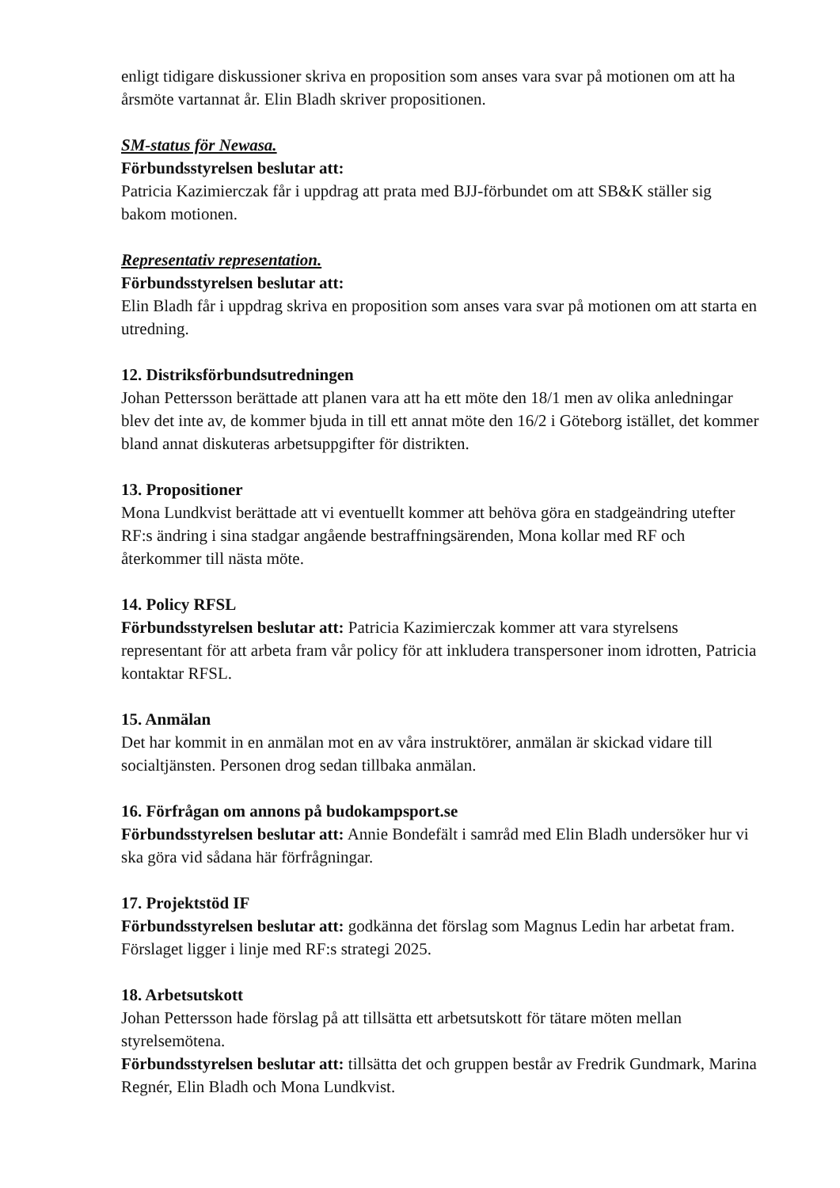enligt tidigare diskussioner skriva en proposition som anses vara svar på motionen om att ha årsmöte vartannat år. Elin Bladh skriver propositionen.
SM-status för Newasa.
Förbundsstyrelsen beslutar att:
Patricia Kazimierczak får i uppdrag att prata med BJJ-förbundet om att SB&K ställer sig bakom motionen.
Representativ representation.
Förbundsstyrelsen beslutar att:
Elin Bladh får i uppdrag skriva en proposition som anses vara svar på motionen om att starta en utredning.
12. Distriksförbundsutredningen
Johan Pettersson berättade att planen vara att ha ett möte den 18/1 men av olika anledningar blev det inte av, de kommer bjuda in till ett annat möte den 16/2 i Göteborg istället, det kommer bland annat diskuteras arbetsuppgifter för distrikten.
13. Propositioner
Mona Lundkvist berättade att vi eventuellt kommer att behöva göra en stadgeändring utefter RF:s ändring i sina stadgar angående bestraffningsärenden, Mona kollar med RF och återkommer till nästa möte.
14. Policy RFSL
Förbundsstyrelsen beslutar att: Patricia Kazimierczak kommer att vara styrelsens representant för att arbeta fram vår policy för att inkludera transpersoner inom idrotten, Patricia kontaktar RFSL.
15. Anmälan
Det har kommit in en anmälan mot en av våra instruktörer, anmälan är skickad vidare till socialtjänsten. Personen drog sedan tillbaka anmälan.
16. Förfrågan om annons på budokampsport.se
Förbundsstyrelsen beslutar att: Annie Bondefält i samråd med Elin Bladh undersöker hur vi ska göra vid sådana här förfrågningar.
17. Projektstöd IF
Förbundsstyrelsen beslutar att: godkänna det förslag som Magnus Ledin har arbetat fram. Förslaget ligger i linje med RF:s strategi 2025.
18. Arbetsutskott
Johan Pettersson hade förslag på att tillsätta ett arbetsutskott för tätare möten mellan styrelsemötena.
Förbundsstyrelsen beslutar att: tillsätta det och gruppen består av Fredrik Gundmark, Marina Regnér, Elin Bladh och Mona Lundkvist.